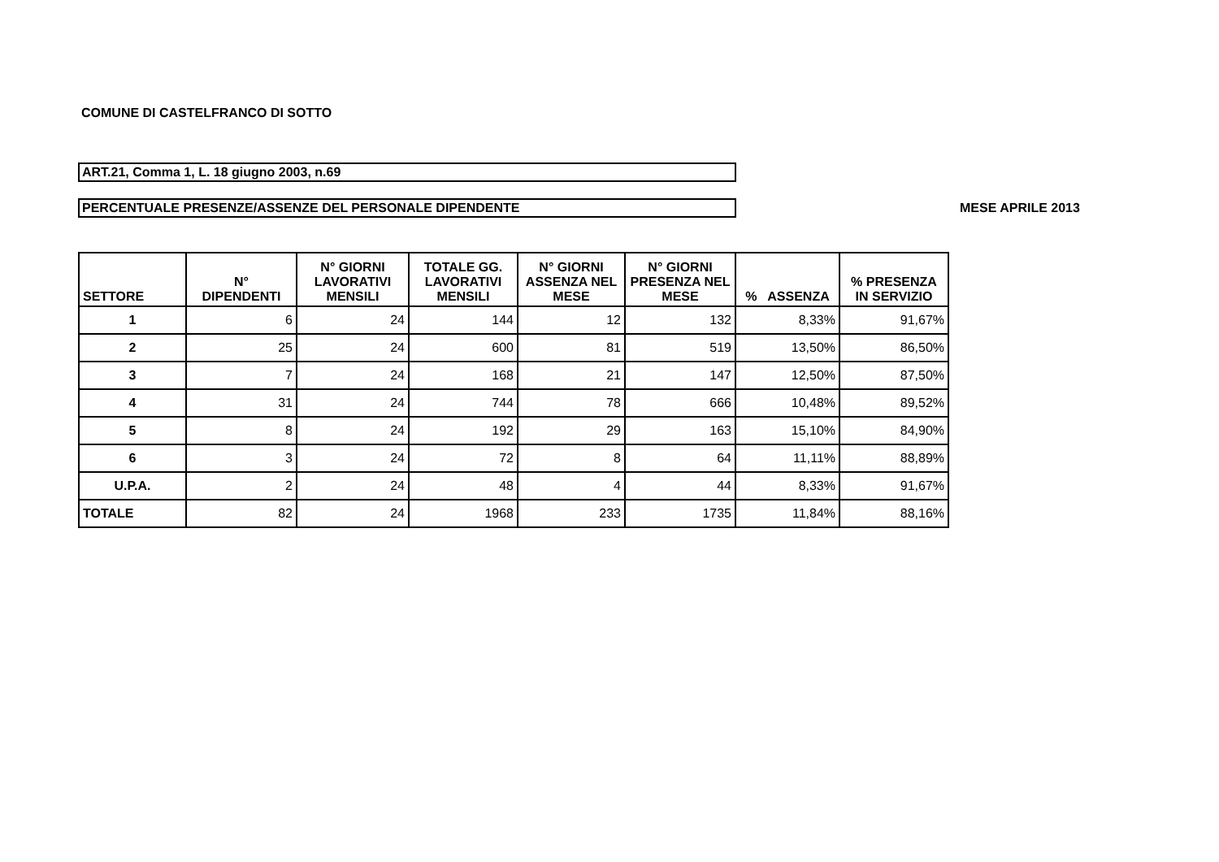COMUNE DI CASTELFRANCO DI SOTTO
ART.21, Comma 1, L. 18 giugno 2003, n.69
PERCENTUALE PRESENZE/ASSENZE DEL PERSONALE DIPENDENTE
MESE APRILE 2013
| SETTORE | N° DIPENDENTI | N° GIORNI LAVORATIVI MENSILI | TOTALE GG. LAVORATIVI MENSILI | N° GIORNI ASSENZA NEL MESE | N° GIORNI PRESENZA NEL MESE | % ASSENZA | % PRESENZA IN SERVIZIO |
| --- | --- | --- | --- | --- | --- | --- | --- |
| 1 | 6 | 24 | 144 | 12 | 132 | 8,33% | 91,67% |
| 2 | 25 | 24 | 600 | 81 | 519 | 13,50% | 86,50% |
| 3 | 7 | 24 | 168 | 21 | 147 | 12,50% | 87,50% |
| 4 | 31 | 24 | 744 | 78 | 666 | 10,48% | 89,52% |
| 5 | 8 | 24 | 192 | 29 | 163 | 15,10% | 84,90% |
| 6 | 3 | 24 | 72 | 8 | 64 | 11,11% | 88,89% |
| U.P.A. | 2 | 24 | 48 | 4 | 44 | 8,33% | 91,67% |
| TOTALE | 82 | 24 | 1968 | 233 | 1735 | 11,84% | 88,16% |